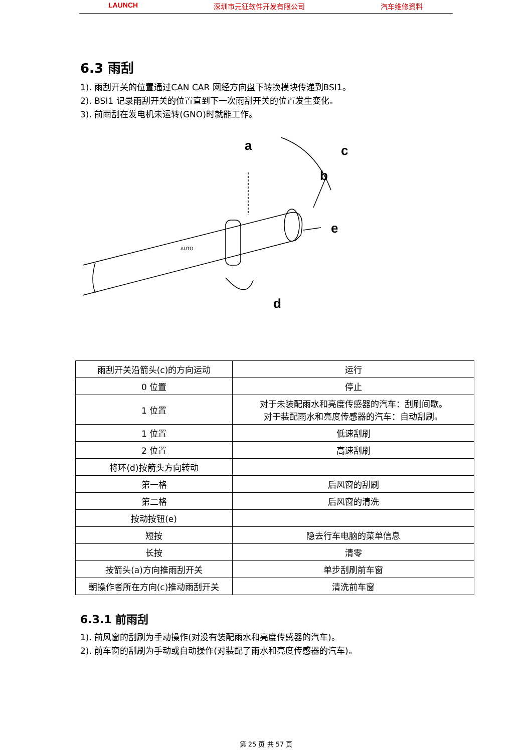LAUNCH 深圳市元征软件开发有限公司 汽车维修资料
6.3 雨刮
1). 雨刮开关的位置通过CAN CAR 网经方向盘下转换模块传递到BSI1。
2). BSI1 记录雨刮开关的位置直到下一次雨刮开关的位置发生变化。
3). 前雨刮在发电机未运转(GNO)时就能工作。
a
b
c
d
e
AUTO
| 雨刮开关沿箭头(c)的方向运动 | 运行 |
| 0 位置 | 停止 |
| 1 位置 | 对于未装配雨水和亮度传感器的汽车：刮刷间歇。 对于装配雨水和亮度传感器的汽车：自动刮刷。 |
| 1 位置 | 低速刮刷 |
| 2 位置 | 高速刮刷 |
| 将环(d)按箭头方向转动 | |
| 第一格 | 后风窗的刮刷 |
| 第二格 | 后风窗的清洗 |
| 按动按钮(e) | |
| 短按 | 隐去行车电脑的菜单信息 |
| 长按 | 清零 |
| 按箭头(a)方向推雨刮开关 | 单步刮刷前车窗 |
| 朝操作者所在方向(c)推动雨刮开关 | 清洗前车窗 |
6.3.1 前雨刮
1). 前风窗的刮刷为手动操作(对没有装配雨水和亮度传感器的汽车)。
2). 前车窗的刮刷为手动或自动操作(对装配了雨水和亮度传感器的汽车)。
第 25 页 共 57 页